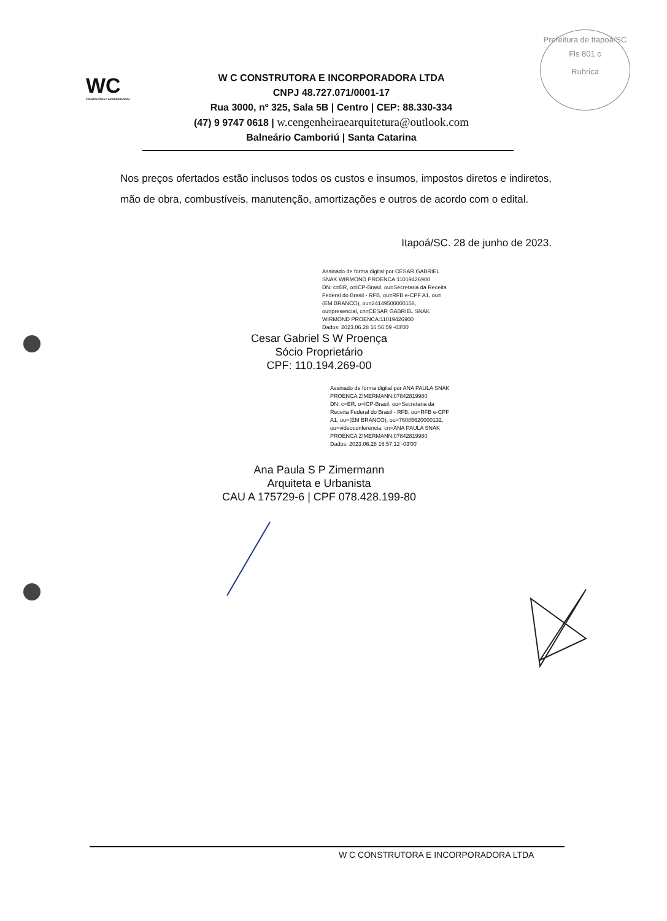Prefeitura de Itapoá/SC
Fls 801 c
Rubrica
WC
CONSTRUTORA E INCORPORADORA
W C CONSTRUTORA E INCORPORADORA LTDA
CNPJ 48.727.071/0001-17
Rua 3000, nº 325, Sala 5B | Centro | CEP: 88.330-334
(47) 9 9747 0618 | w.cengenheiraearquitetura@outlook.com
Balneário Camboriú | Santa Catarina
Nos preços ofertados estão inclusos todos os custos e insumos, impostos diretos e indiretos, mão de obra, combustíveis, manutenção, amortizações e outros de acordo com o edital.
Itapoá/SC. 28 de junho de 2023.
Assinado de forma digital por CESAR GABRIEL SNAK WIRMOND PROENCA:11019426900
DN: c=BR, o=ICP-Brasil, ou=Secretaria da Receita Federal do Brasil - RFB, ou=RFB e-CPF A1, ou=(EM BRANCO), ou=24149500000158, ou=presencial, cn=CESAR GABRIEL SNAK WIRMOND PROENCA:11019426900
Dados: 2023.06.28 16:56:59 -03'00'
Cesar Gabriel S W Proença
Sócio Proprietário
CPF: 110.194.269-00
Assinado de forma digital por ANA PAULA SNAK PROENCA ZIMERMANN:07842819980
DN: c=BR, o=ICP-Brasil, ou=Secretaria da Receita Federal do Brasil - RFB, ou=RFB e-CPF A1, ou=(EM BRANCO), ou=76085620000132, ou=videoconferencia, cn=ANA PAULA SNAK PROENCA ZIMERMANN:07842819980
Dados: 2023.06.28 16:57:12 -03'00'
Ana Paula S P Zimermann
Arquiteta e Urbanista
CAU A 175729-6 | CPF 078.428.199-80
W C CONSTRUTORA E INCORPORADORA LTDA